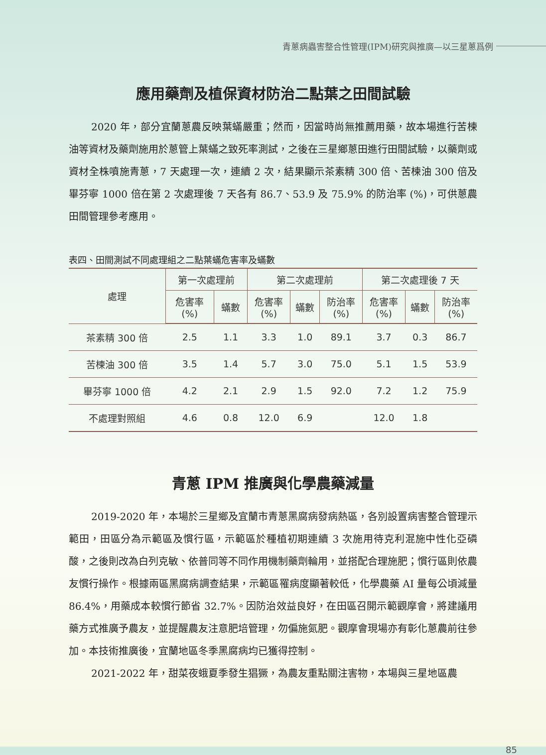青蔥病蟲害整合性管理(IPM)研究與推廣—以三星蔥爲例
應用藥劑及植保資材防治二點葉之田間試驗
2020 年，部分宜蘭蔥農反映葉蟎嚴重；然而，因當時尚無推薦用藥，故本場進行苦楝油等資材及藥劑施用於蔥管上葉蟎之致死率測試，之後在三星鄉蔥田進行田間試驗，以藥劑或資材全株噴施青蔥，7 天處理一次，連續 2 次，結果顯示茶素精 300 倍、苦楝油 300 倍及畢芬寧 1000 倍在第 2 次處理後 7 天各有 86.7、53.9 及 75.9% 的防治率 (%)，可供蔥農田間管理參考應用。
表四、田間測試不同處理組之二點葉蟎危害率及蟎數
| 處理 | 第一次處理前 | | 第二次處理前 | | | 第二次處理後 7 天 | | |
| --- | --- | --- | --- | --- | --- | --- | --- | --- |
| | 危害率 (%) | 蟎數 | 危害率 (%) | 蟎數 | 防治率 (%) | 危害率 (%) | 蟎數 | 防治率 (%) |
| 茶素精 300 倍 | 2.5 | 1.1 | 3.3 | 1.0 | 89.1 | 3.7 | 0.3 | 86.7 |
| 苦楝油 300 倍 | 3.5 | 1.4 | 5.7 | 3.0 | 75.0 | 5.1 | 1.5 | 53.9 |
| 畢芬寧 1000 倍 | 4.2 | 2.1 | 2.9 | 1.5 | 92.0 | 7.2 | 1.2 | 75.9 |
| 不處理對照組 | 4.6 | 0.8 | 12.0 | 6.9 | | 12.0 | 1.8 | |
青蔥 IPM 推廣與化學農藥減量
2019-2020 年，本場於三星鄉及宜蘭市青蔥黑腐病發病熱區，各別設置病害整合管理示範田，田區分為示範區及慣行區，示範區於種植初期連續 3 次施用待克利混施中性化亞磷酸，之後則改為白列克敏、依普同等不同作用機制藥劑輪用，並搭配合理施肥；慣行區則依農友慣行操作。根據兩區黑腐病調查結果，示範區罹病度顯著較低，化學農藥 AI 量每公頃減量 86.4%，用藥成本較慣行節省 32.7%。因防治效益良好，在田區召開示範觀摩會，將建議用藥方式推廣予農友，並提醒農友注意肥培管理，勿偏施氮肥。觀摩會現場亦有彰化蔥農前往參加。本技術推廣後，宜蘭地區冬季黑腐病均已獲得控制。
2021-2022 年，甜菜夜蛾夏季發生猖獗，為農友重點關注害物，本場與三星地區農
85